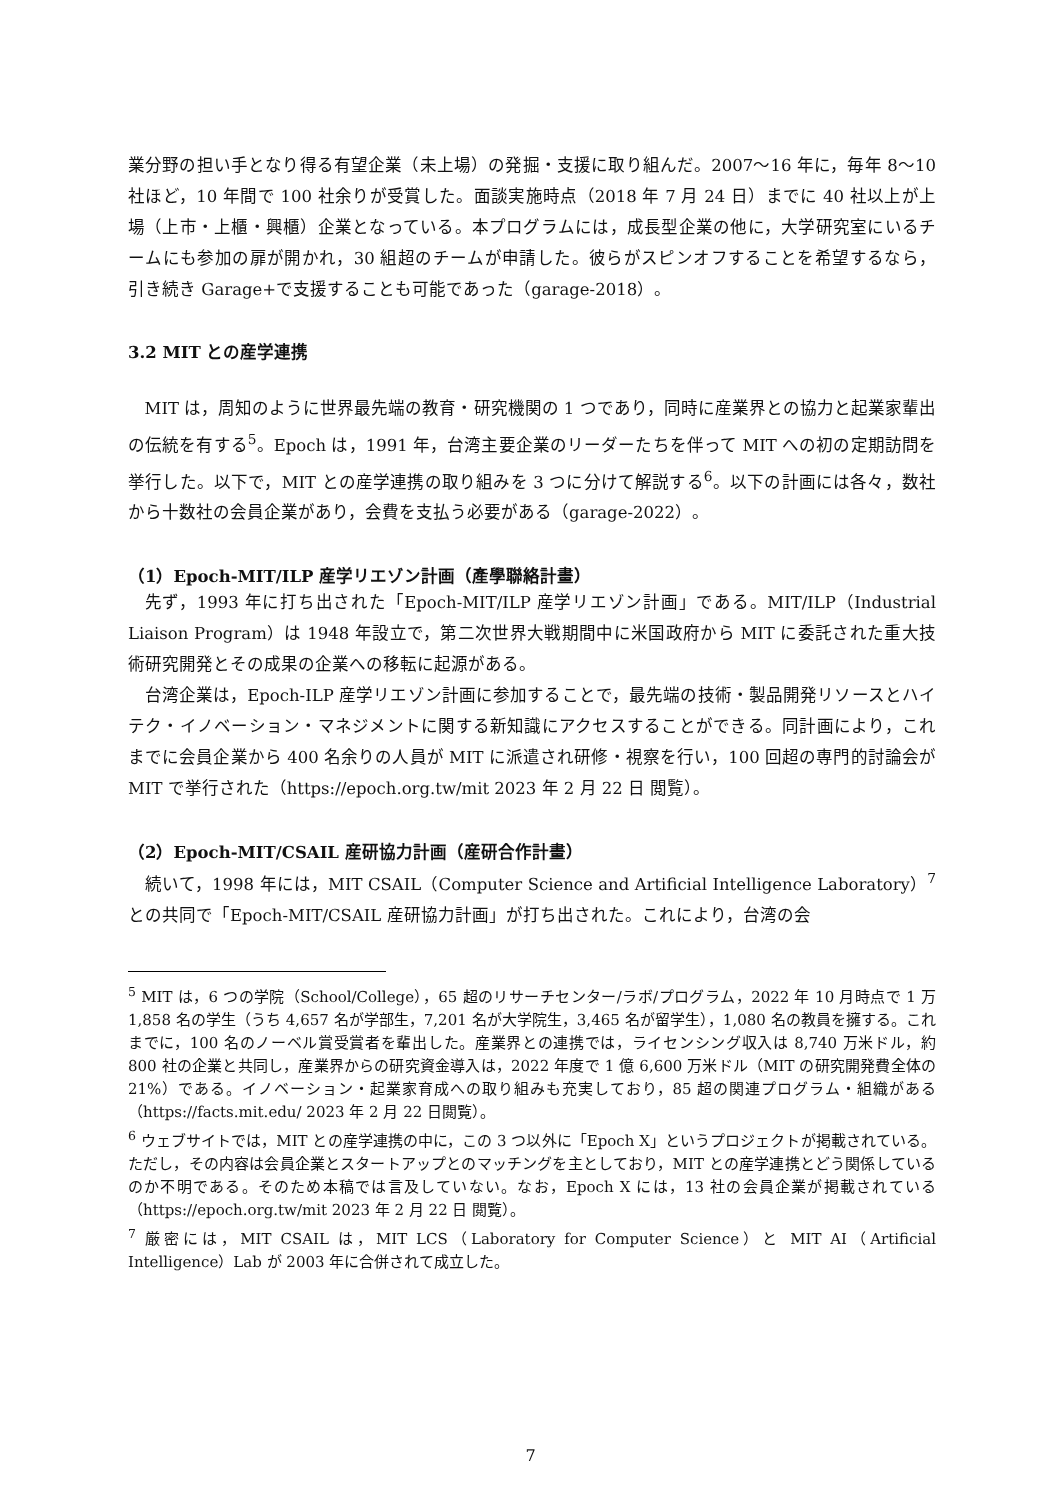業分野の担い手となり得る有望企業（未上場）の発掘・支援に取り組んだ。2007～16 年に，毎年 8～10 社ほど，10 年間で 100 社余りが受賞した。面談実施時点（2018 年 7 月 24 日）までに 40 社以上が上場（上市・上櫃・興櫃）企業となっている。本プログラムには，成長型企業の他に，大学研究室にいるチームにも参加の扉が開かれ，30 組超のチームが申請した。彼らがスピンオフすることを希望するなら，引き続き Garage+で支援することも可能であった（garage-2018）。
3.2 MIT との産学連携
MIT は，周知のように世界最先端の教育・研究機関の 1 つであり，同時に産業界との協力と起業家輩出の伝統を有する<sup>5</sup>。Epoch は，1991 年，台湾主要企業のリーダーたちを伴って MIT への初の定期訪問を挙行した。以下で，MIT との産学連携の取り組みを 3 つに分けて解説する<sup>6</sup>。以下の計画には各々，数社から十数社の会員企業があり，会費を支払う必要がある（garage-2022）。
（1）Epoch-MIT/ILP 産学リエゾン計画（產學聯絡計畫）
先ず，1993 年に打ち出された「Epoch-MIT/ILP 産学リエゾン計画」である。MIT/ILP（Industrial Liaison Program）は 1948 年設立で，第二次世界大戦期間中に米国政府から MIT に委託された重大技術研究開発とその成果の企業への移転に起源がある。
台湾企業は，Epoch-ILP 産学リエゾン計画に参加することで，最先端の技術・製品開発リソースとハイテク・イノベーション・マネジメントに関する新知識にアクセスすることができる。同計画により，これまでに会員企業から 400 名余りの人員が MIT に派遣され研修・視察を行い，100 回超の専門的討論会が MIT で挙行された（https://epoch.org.tw/mit 2023 年 2 月 22 日 閲覧）。
（2）Epoch-MIT/CSAIL 産研協力計画（産研合作計畫）
続いて，1998 年には，MIT CSAIL（Computer Science and Artificial Intelligence Laboratory）<sup>7</sup> との共同で「Epoch-MIT/CSAIL 産研協力計画」が打ち出された。これにより，台湾の会
<sup>5</sup> MIT は，6 つの学院（School/College），65 超のリサーチセンター/ラボ/プログラム，2022 年 10 月時点で 1 万 1,858 名の学生（うち 4,657 名が学部生，7,201 名が大学院生，3,465 名が留学生），1,080 名の教員を擁する。これまでに，100 名のノーベル賞受賞者を輩出した。産業界との連携では，ライセンシング収入は 8,740 万米ドル，約 800 社の企業と共同し，産業界からの研究資金導入は，2022 年度で 1 億 6,600 万米ドル（MIT の研究開発費全体の 21%）である。イノベーション・起業家育成への取り組みも充実しており，85 超の関連プログラム・組織がある（https://facts.mit.edu/ 2023 年 2 月 22 日閲覧）。
<sup>6</sup> ウェブサイトでは，MIT との産学連携の中に，この 3 つ以外に「Epoch X」というプロジェクトが掲載されている。ただし，その内容は会員企業とスタートアップとのマッチングを主としており，MIT との産学連携とどう関係しているのか不明である。そのため本稿では言及していない。なお，Epoch X には，13 社の会員企業が掲載されている（https://epoch.org.tw/mit 2023 年 2 月 22 日 閲覧）。
<sup>7</sup> 厳密には，MIT CSAIL は，MIT LCS（Laboratory for Computer Science）と MIT AI（Artificial Intelligence）Lab が 2003 年に合併されて成立した。
7